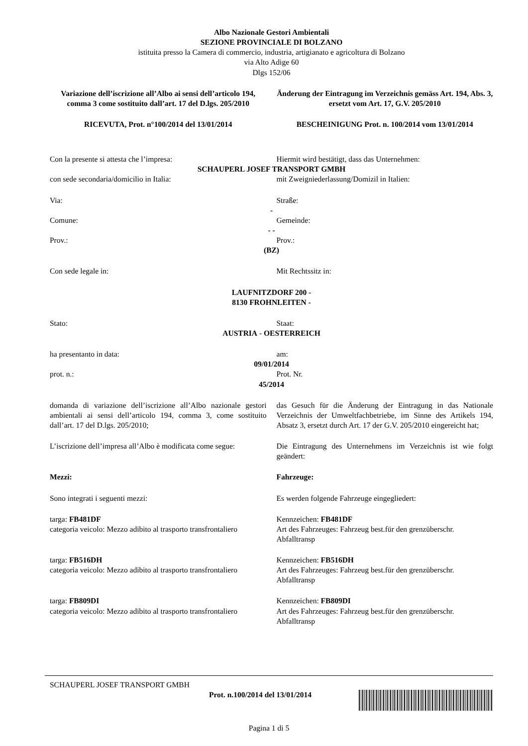Albo Nazionale Gestori Ambientali
SEZIONE PROVINCIALE DI BOLZANO
istituita presso la Camera di commercio, industria, artigianato e agricoltura di Bolzano
via Alto Adige 60
Dlgs 152/06
Variazione dell’iscrizione all’Albo ai sensi dell’articolo 194, comma 3 come sostituito dall’art. 17 del D.lgs. 205/2010
Änderung der Eintragung im Verzeichnis gemäss Art. 194, Abs. 3, ersetzt vom Art. 17, G.V. 205/2010
RICEVUTA, Prot. n°100/2014 del 13/01/2014
BESCHEINIGUNG Prot. n. 100/2014 vom 13/01/2014
Con la presente si attesta che l’impresa:
Hiermit wird bestätigt, dass das Unternehmen:
SCHAUPERL JOSEF TRANSPORT GMBH
con sede secondaria/domicilio in Italia:
mit Zweigniederlassung/Domizil in Italien:
Via: Straße:
-
Comune: Gemeinde:
- -
Prov.: Prov.:
(BZ)
Con sede legale in: Mit Rechtssitz in:
LAUFNITZDORF 200 -
8130 FROHNLEITEN -
Stato: Staat:
AUSTRIA - OESTERREICH
ha presentanto in data: am:
09/01/2014
prot. n.: Prot. Nr.
45/2014
domanda di variazione dell’iscrizione all’Albo nazionale gestori ambientali ai sensi dell’articolo 194, comma 3, come sostituito dall’art. 17 del D.lgs. 205/2010;
das Gesuch für die Änderung der Eintragung in das Nationale Verzeichnis der Umweltfachbetriebe, im Sinne des Artikels 194, Absatz 3, ersetzt durch Art. 17 der G.V. 205/2010 eingereicht hat;
L’iscrizione dell’impresa all’Albo è modificata come segue:
Die Eintragung des Unternehmens im Verzeichnis ist wie folgt geändert:
Mezzi: Fahrzeuge:
Sono integrati i seguenti mezzi:
Es werden folgende Fahrzeuge eingegliedert:
targa: FB481DF
categoria veicolo: Mezzo adibito al trasporto transfrontaliero
Kennzeichen: FB481DF
Art des Fahrzeuges: Fahrzeug best.für den grenzüberschr. Abfalltransp
targa: FB516DH
categoria veicolo: Mezzo adibito al trasporto transfrontaliero
Kennzeichen: FB516DH
Art des Fahrzeuges: Fahrzeug best.für den grenzüberschr. Abfalltransp
targa: FB809DI
categoria veicolo: Mezzo adibito al trasporto transfrontaliero
Kennzeichen: FB809DI
Art des Fahrzeuges: Fahrzeug best.für den grenzüberschr. Abfalltransp
SCHAUPERL JOSEF TRANSPORT GMBH
Prot. n.100/2014 del 13/01/2014
Pagina 1 di 5